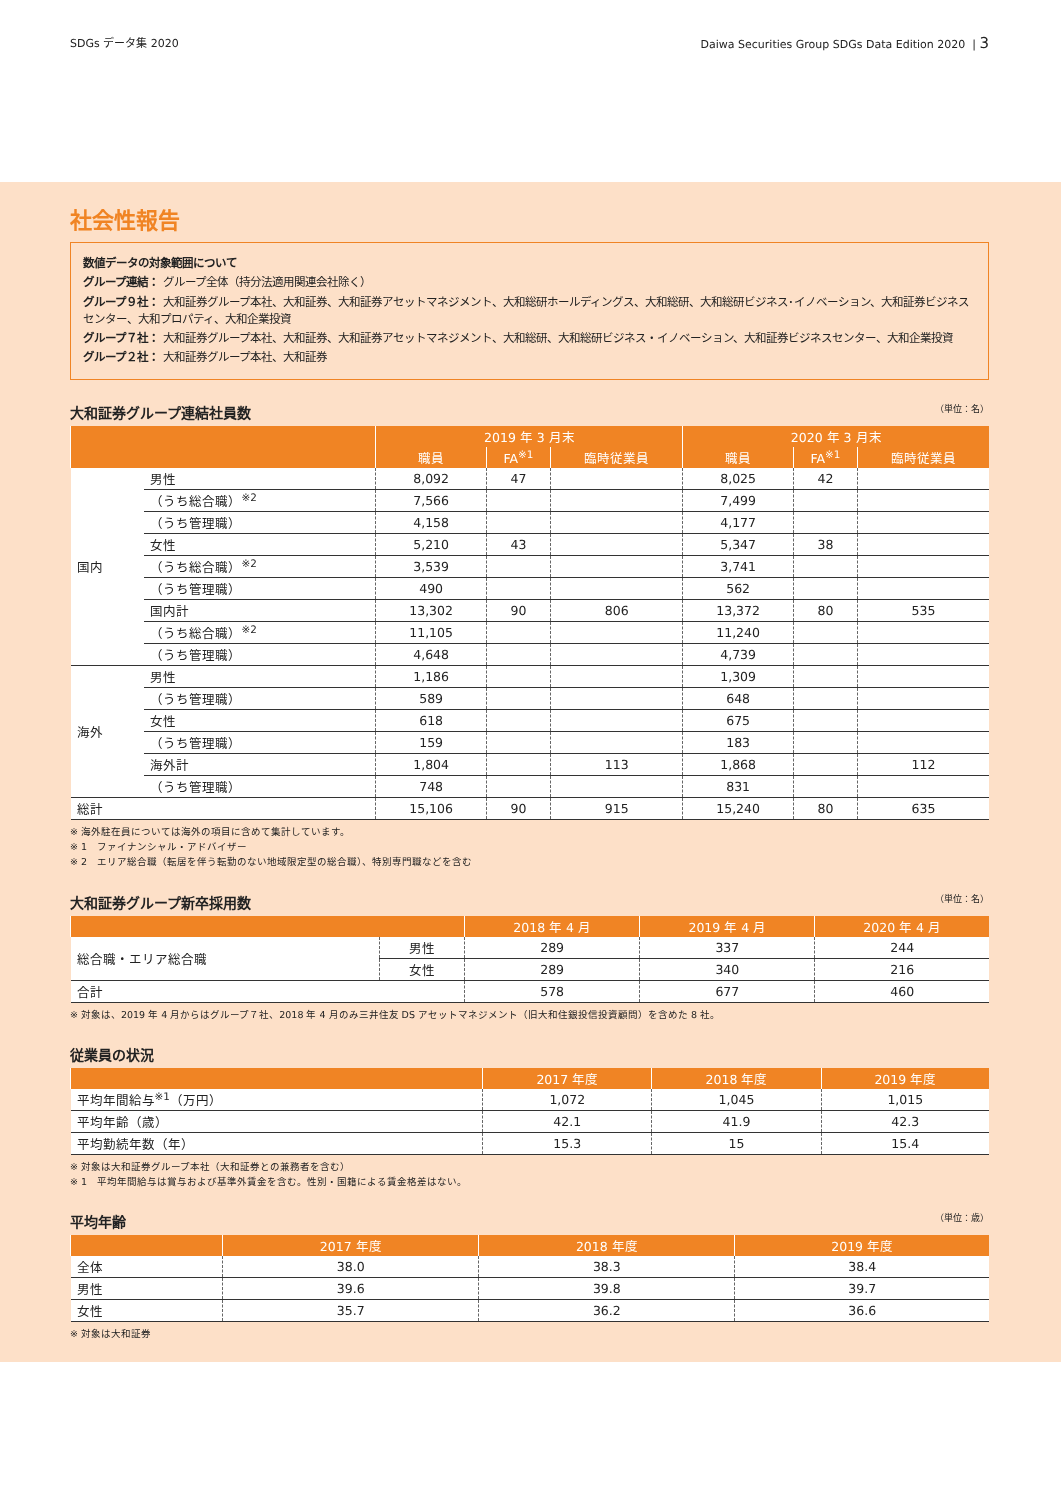SDGs データ集 2020 Daiwa Securities Group SDGs Data Edition 2020 | 3
社会性報告
数値データの対象範囲について
グループ連結： グループ全体（持分法適用関連会社除く）
グループ９社： 大和証券グループ本社、大和証券、大和証券アセットマネジメント、大和総研ホールディングス、大和総研、大和総研ビジネス･イノベーション、大和証券ビジネスセンター、大和プロパティ、大和企業投資
グループ７社： 大和証券グループ本社、大和証券、大和証券アセットマネジメント、大和総研、大和総研ビジネス・イノベーション、大和証券ビジネスセンター、大和企業投資
グループ２社： 大和証券グループ本社、大和証券
大和証券グループ連結社員数 （単位：名）
| | | 2019 年 3 月末 | | | 2020 年 3 月末 | | |
| --- | --- | --- | --- | --- | --- | --- | --- |
| | | 職員 | FA<sup>※1</sup> | 臨時従業員 | 職員 | FA<sup>※1</sup> | 臨時従業員 |
| 国内 | 男性 | 8,092 | 47 | | 8,025 | 42 | |
| | （うち総合職）<sup>※2</sup> | 7,566 | | | 7,499 | | |
| | （うち管理職） | 4,158 | | | 4,177 | | |
| | 女性 | 5,210 | 43 | | 5,347 | 38 | |
| | （うち総合職）<sup>※2</sup> | 3,539 | | | 3,741 | | |
| | （うち管理職） | 490 | | | 562 | | |
| | 国内計 | 13,302 | 90 | 806 | 13,372 | 80 | 535 |
| | （うち総合職）<sup>※2</sup> | 11,105 | | | 11,240 | | |
| | （うち管理職） | 4,648 | | | 4,739 | | |
| 海外 | 男性 | 1,186 | | | 1,309 | | |
| | （うち管理職） | 589 | | | 648 | | |
| | 女性 | 618 | | | 675 | | |
| | （うち管理職） | 159 | | | 183 | | |
| | 海外計 | 1,804 | | 113 | 1,868 | | 112 |
| | （うち管理職） | 748 | | | 831 | | |
| 総計 | | 15,106 | 90 | 915 | 15,240 | 80 | 635 |
※ 海外駐在員については海外の項目に含めて集計しています。
※ 1　ファイナンシャル・アドバイザー
※ 2　エリア総合職（転居を伴う転勤のない地域限定型の総合職）、特別専門職などを含む
大和証券グループ新卒採用数 （単位：名）
| | | 2018 年 4 月 | 2019 年 4 月 | 2020 年 4 月 |
| --- | --- | --- | --- | --- |
| 総合職・エリア総合職 | 男性 | 289 | 337 | 244 |
| | 女性 | 289 | 340 | 216 |
| 合計 | | 578 | 677 | 460 |
※ 対象は、2019 年 4 月からはグループ７社、2018 年 4 月のみ三井住友 DS アセットマネジメント（旧大和住銀投信投資顧問）を含めた 8 社。
従業員の状況
| | 2017 年度 | 2018 年度 | 2019 年度 |
| --- | --- | --- | --- |
| 平均年間給与<sup>※1</sup>（万円） | 1,072 | 1,045 | 1,015 |
| 平均年齢（歳） | 42.1 | 41.9 | 42.3 |
| 平均勤続年数（年） | 15.3 | 15 | 15.4 |
※ 対象は大和証券グループ本社（大和証券との兼務者を含む）
※ 1　平均年間給与は賞与および基準外賃金を含む。性別・国籍による賃金格差はない。
平均年齢 （単位：歳）
| | 2017 年度 | 2018 年度 | 2019 年度 |
| --- | --- | --- | --- |
| 全体 | 38.0 | 38.3 | 38.4 |
| 男性 | 39.6 | 39.8 | 39.7 |
| 女性 | 35.7 | 36.2 | 36.6 |
※ 対象は大和証券